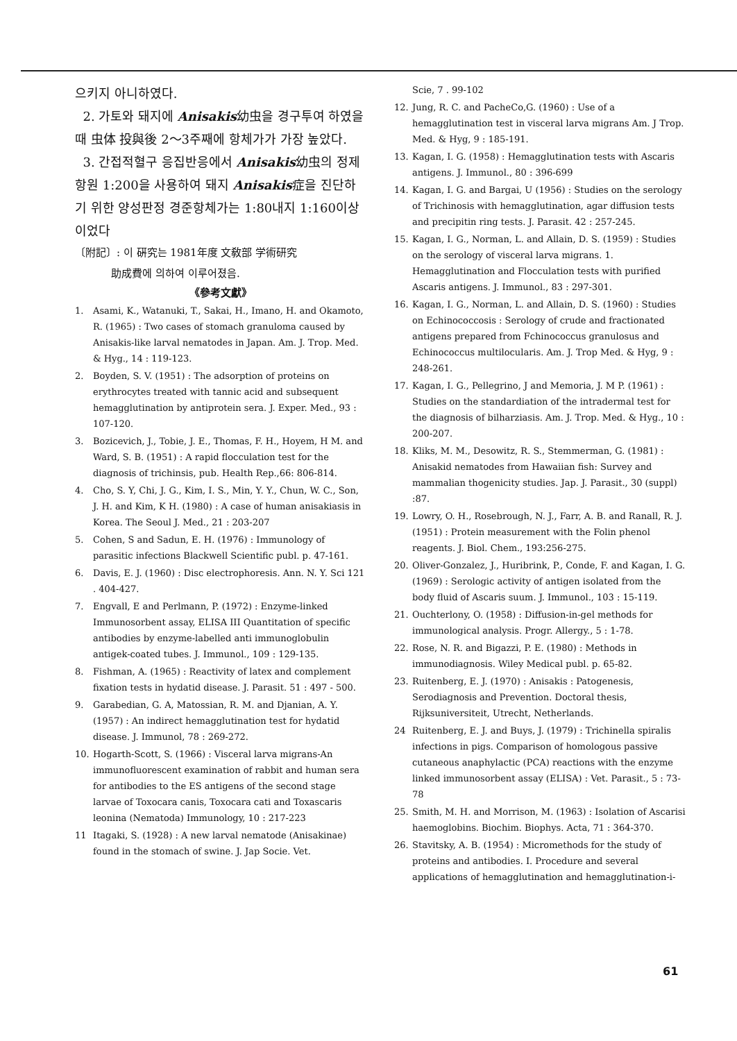으키지 아니하였다.
2. 가토와 돼지에 Anisakis幼虫을 경구투여 하였을때 虫体 投與後 2～3주째에 항체가가 가장 높았다.
3. 간접적혈구 응집반응에서 Anisakis幼虫의 정제항원 1:200을 사용하여 돼지 Anisakis症을 진단하기 위한 양성판정 경준항체가는 1:80내지 1:160이상이었다
〔附記〕: 이 硏究는 1981年度 文敎部 学術研究
助成費에 의하여 이루어졌음.
《參考文獻》
1. Asami, K., Watanuki, T., Sakai, H., Imano, H. and Okamoto, R. (1965) : Two cases of stomach granuloma caused by Anisakis-like larval nematodes in Japan. Am. J. Trop. Med. & Hyg., 14 : 119-123.
2. Boyden, S. V. (1951) : The adsorption of proteins on erythrocytes treated with tannic acid and subsequent hemagglutination by antiprotein sera. J. Exper. Med., 93 : 107-120.
3. Bozicevich, J., Tobie, J. E., Thomas, F. H., Hoyem, H M. and Ward, S. B. (1951) : A rapid flocculation test for the diagnosis of trichinsis, pub. Health Rep.,66: 806-814.
4. Cho, S. Y, Chi, J. G., Kim, I. S., Min, Y. Y., Chun, W. C., Son, J. H. and Kim, K H. (1980) : A case of human anisakiasis in Korea. The Seoul J. Med., 21 : 203-207
5. Cohen, S and Sadun, E. H. (1976) : Immunology of parasitic infections Blackwell Scientific publ. p. 47-161.
6. Davis, E. J. (1960) : Disc electrophoresis. Ann. N. Y. Sci 121 . 404-427.
7. Engvall, E and Perlmann, P. (1972) : Enzyme-linked Immunosorbent assay, ELISA III Quantitation of specific antibodies by enzyme-labelled anti immunoglobulin antigek-coated tubes. J. Immunol., 109 : 129-135.
8. Fishman, A. (1965) : Reactivity of latex and complement fixation tests in hydatid disease. J. Parasit. 51 : 497 - 500.
9. Garabedian, G. A, Matossian, R. M. and Djanian, A. Y. (1957) : An indirect hemagglutination test for hydatid disease. J. Immunol, 78 : 269-272.
10. Hogarth-Scott, S. (1966) : Visceral larva migrans-An immunofluorescent examination of rabbit and human sera for antibodies to the ES antigens of the second stage larvae of Toxocara canis, Toxocara cati and Toxascaris leonina (Nematoda) Immunology, 10 : 217-223
11 Itagaki, S. (1928) : A new larval nematode (Anisakinae) found in the stomach of swine. J. Jap Socie. Vet.
Scie, 7 . 99-102
12. Jung, R. C. and PacheCo,G. (1960) : Use of a hemagglutination test in visceral larva migrans Am. J Trop. Med. & Hyg, 9 : 185-191.
13. Kagan, I. G. (1958) : Hemagglutination tests with Ascaris antigens. J. Immunol., 80 : 396-699
14. Kagan, I. G. and Bargai, U (1956) : Studies on the serology of Trichinosis with hemagglutination, agar diffusion tests and precipitin ring tests. J. Parasit. 42 : 257-245.
15. Kagan, I. G., Norman, L. and Allain, D. S. (1959) : Studies on the serology of visceral larva migrans. 1. Hemagglutination and Flocculation tests with purified Ascaris antigens. J. Immunol., 83 : 297-301.
16. Kagan, I. G., Norman, L. and Allain, D. S. (1960) : Studies on Echinococcosis : Serology of crude and fractionated antigens prepared from Fchinococcus granulosus and Echinococcus multilocularis. Am. J. Trop Med. & Hyg, 9 : 248-261.
17. Kagan, I. G., Pellegrino, J and Memoria, J. M P. (1961) : Studies on the standardiation of the intradermal test for the diagnosis of bilharziasis. Am. J. Trop. Med. & Hyg., 10 : 200-207.
18. Kliks, M. M., Desowitz, R. S., Stemmerman, G. (1981) : Anisakid nematodes from Hawaiian fish: Survey and mammalian thogenicity studies. Jap. J. Parasit., 30 (suppl) :87.
19. Lowry, O. H., Rosebrough, N. J., Farr, A. B. and Ranall, R. J. (1951) : Protein measurement with the Folin phenol reagents. J. Biol. Chem., 193:256-275.
20. Oliver-Gonzalez, J., Huribrink, P., Conde, F. and Kagan, I. G. (1969) : Serologic activity of antigen isolated from the body fluid of Ascaris suum. J. Immunol., 103 : 15-119.
21. Ouchterlony, O. (1958) : Diffusion-in-gel methods for immunological analysis. Progr. Allergy., 5 : 1-78.
22. Rose, N. R. and Bigazzi, P. E. (1980) : Methods in immunodiagnosis. Wiley Medical publ. p. 65-82.
23. Ruitenberg, E. J. (1970) : Anisakis : Patogenesis, Serodiagnosis and Prevention. Doctoral thesis, Rijksuniversiteit, Utrecht, Netherlands.
24 Ruitenberg, E. J. and Buys, J. (1979) : Trichinella spiralis infections in pigs. Comparison of homologous passive cutaneous anaphylactic (PCA) reactions with the enzyme linked immunosorbent assay (ELISA) : Vet. Parasit., 5 : 73-78
25. Smith, M. H. and Morrison, M. (1963) : Isolation of Ascarisi haemoglobins. Biochim. Biophys. Acta, 71 : 364-370.
26. Stavitsky, A. B. (1954) : Micromethods for the study of proteins and antibodies. I. Procedure and several applications of hemagglutination and hemagglutination-i-
61